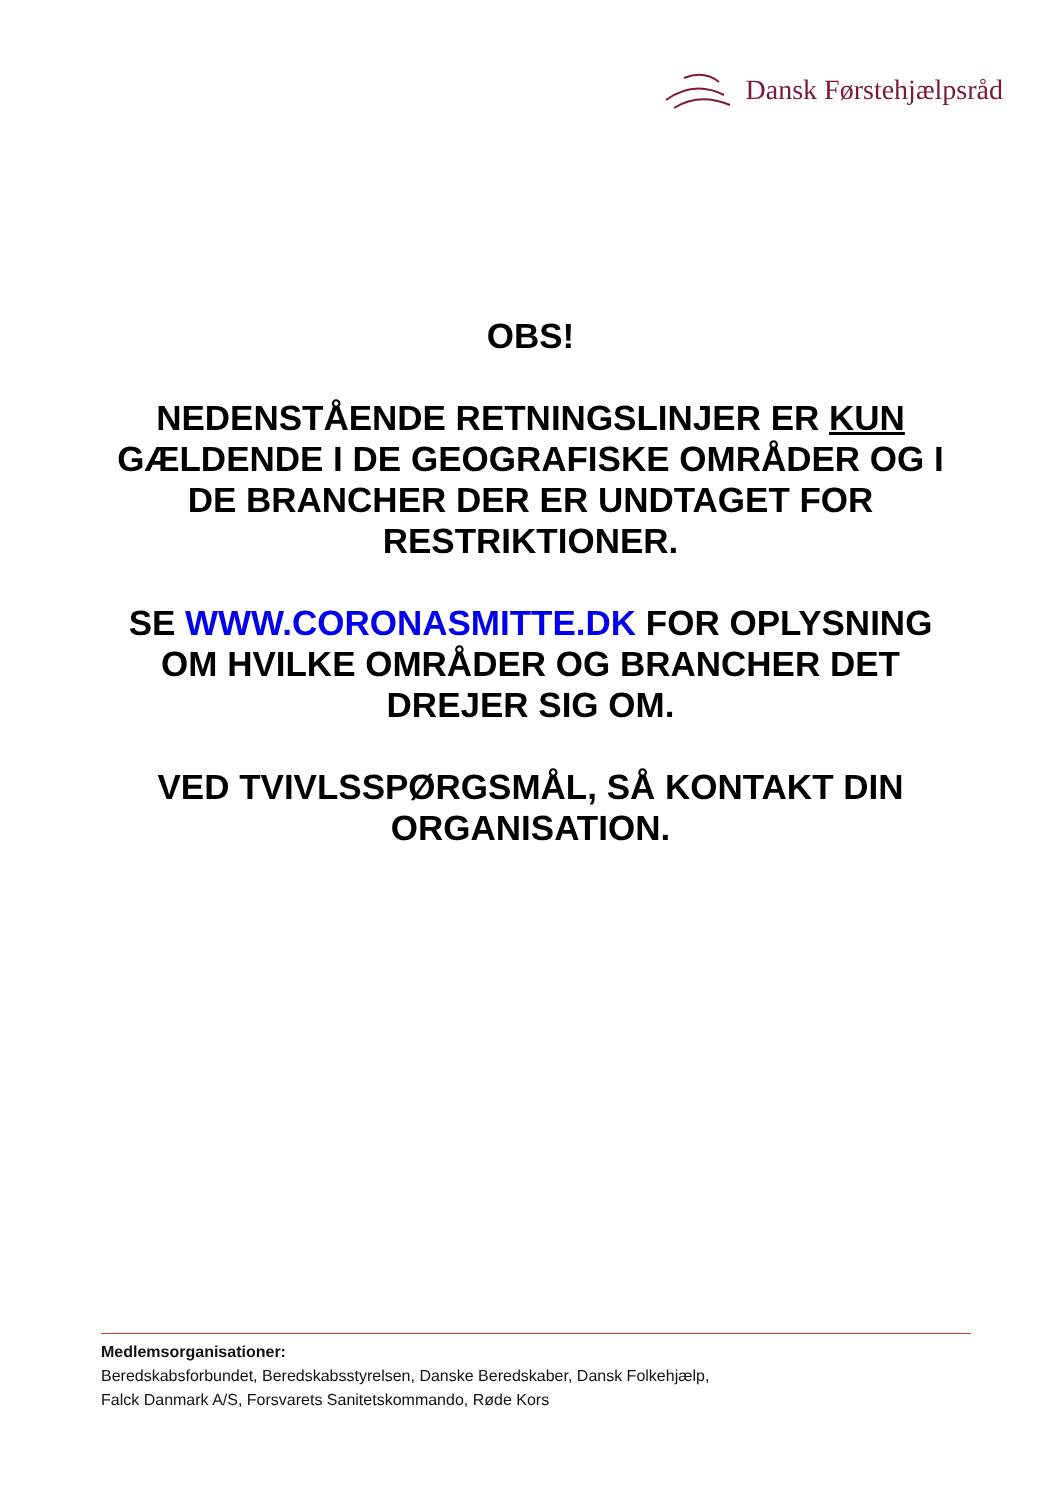Dansk Førstehjælpsråd
OBS!
NEDENSTÅENDE RETNINGSLINJER ER KUN GÆLDENDE I DE GEOGRAFISKE OMRÅDER OG I DE BRANCHER DER ER UNDTAGET FOR RESTRIKTIONER.
SE WWW.CORONASMITTE.DK FOR OPLYSNING OM HVILKE OMRÅDER OG BRANCHER DET DREJER SIG OM.
VED TVIVLSSPØRGSMÅL, SÅ KONTAKT DIN ORGANISATION.
Medlemsorganisationer:
Beredskabsforbundet, Beredskabsstyrelsen, Danske Beredskaber, Dansk Folkehjælp,
Falck Danmark A/S, Forsvarets Sanitetskommando, Røde Kors